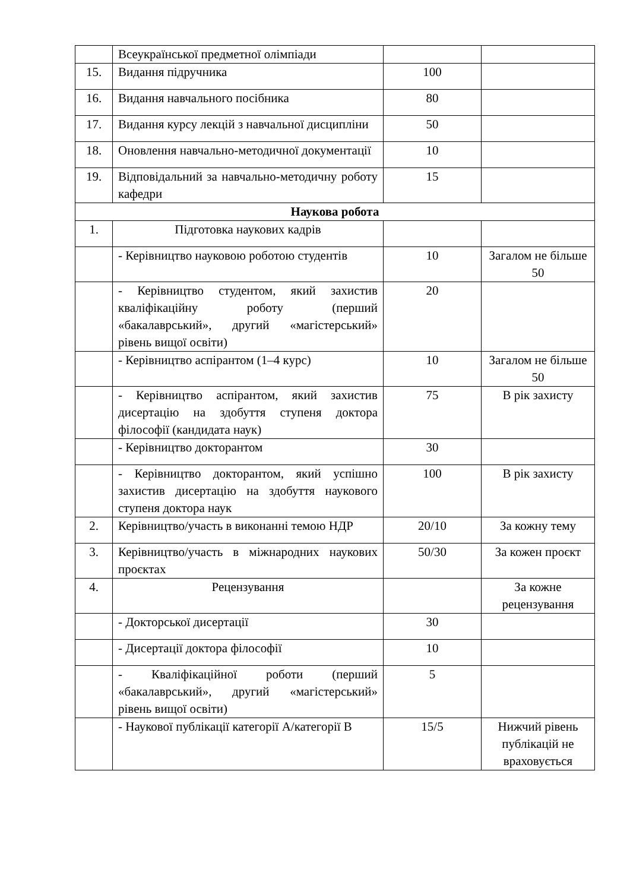| | Всеукраїнської предметної олімпіади | | |
| 15. | Видання підручника | 100 | |
| 16. | Видання навчального посібника | 80 | |
| 17. | Видання курсу лекцій з навчальної дисципліни | 50 | |
| 18. | Оновлення навчально-методичної документації | 10 | |
| 19. | Відповідальний за навчально-методичну роботу кафедри | 15 | |
| Наукова робота | | | |
| 1. | Підготовка наукових кадрів | | |
| | - Керівництво науковою роботою студентів | 10 | Загалом не більше 50 |
| | - Керівництво студентом, який захистив кваліфікаційну роботу (перший «бакалаврський», другий «магістерський» рівень вищої освіти) | 20 | |
| | - Керівництво аспірантом (1–4 курс) | 10 | Загалом не більше 50 |
| | - Керівництво аспірантом, який захистив дисертацію на здобуття ступеня доктора філософії (кандидата наук) | 75 | В рік захисту |
| | - Керівництво докторантом | 30 | |
| | - Керівництво докторантом, який успішно захистив дисертацію на здобуття наукового ступеня доктора наук | 100 | В рік захисту |
| 2. | Керівництво/участь в виконанні темою НДР | 20/10 | За кожну тему |
| 3. | Керівництво/участь в міжнародних наукових проєктах | 50/30 | За кожен проєкт |
| 4. | Рецензування | | За кожне рецензування |
| | - Докторської дисертації | 30 | |
| | - Дисертації доктора філософії | 10 | |
| | - Кваліфікаційної роботи (перший «бакалаврський», другий «магістерський» рівень вищої освіти) | 5 | |
| | - Наукової публікації категорії А/категорії В | 15/5 | Нижчий рівень публікацій не враховується |